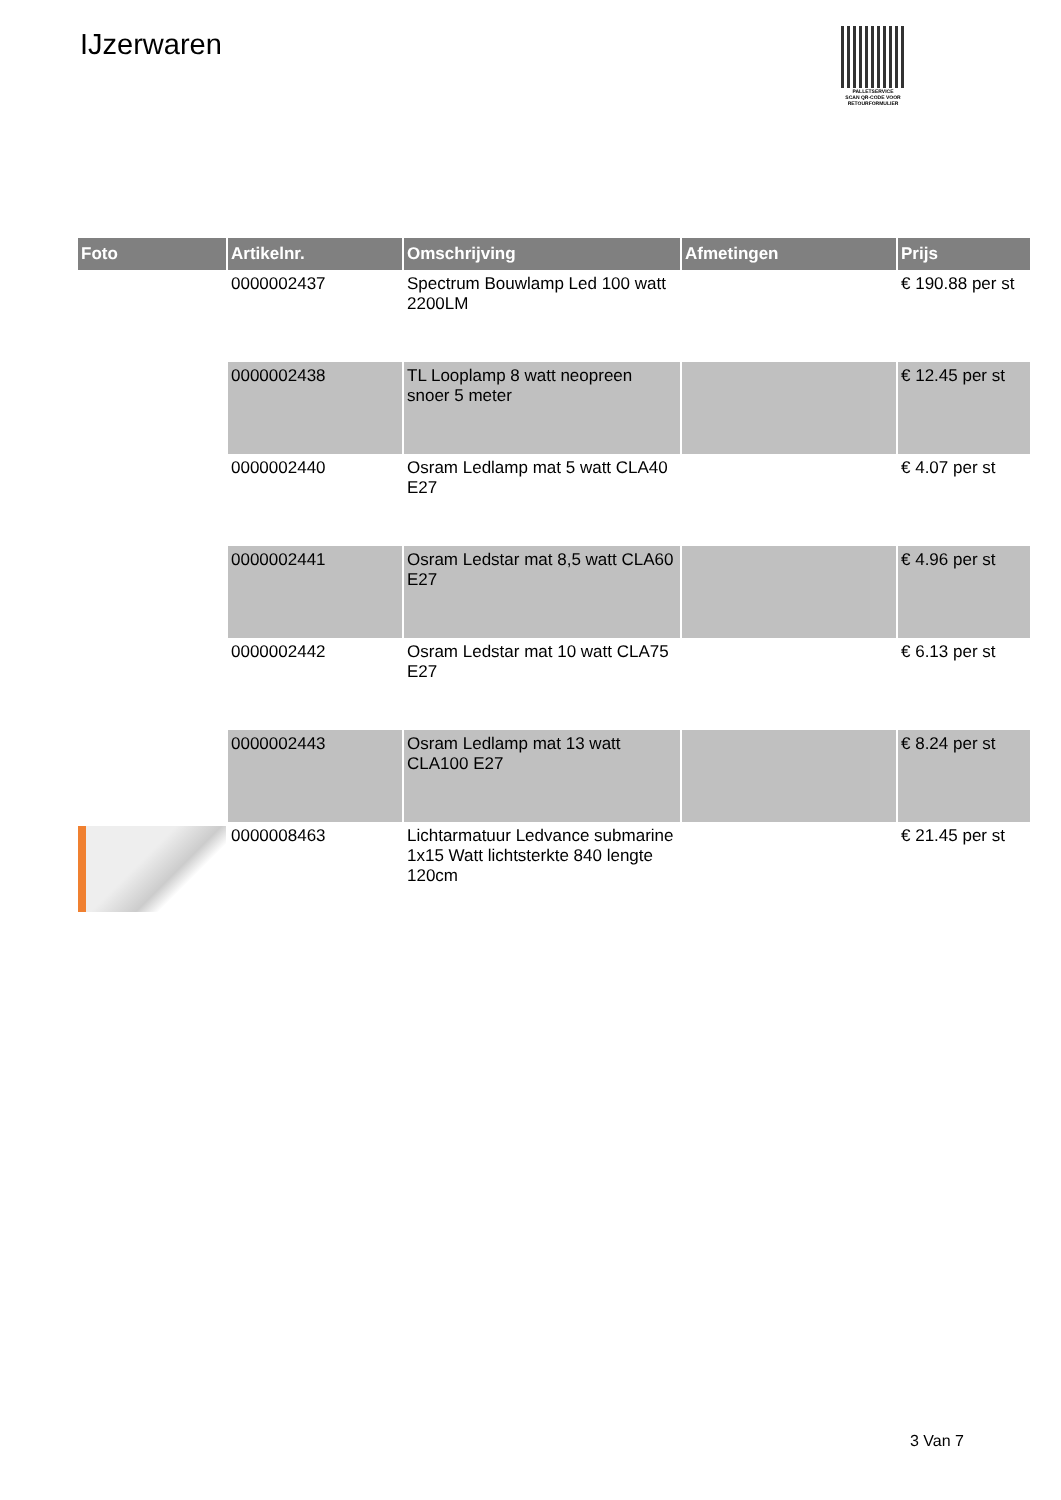IJzerwaren
PALLETSERVICE
SCAN QR-CODE VOOR
RETOURFORMULIER
| Foto | Artikelnr. | Omschrijving | Afmetingen | Prijs |
| --- | --- | --- | --- | --- |
| | 0000002437 | Spectrum Bouwlamp Led 100 watt 2200LM | | € 190.88 per st |
| | 0000002438 | TL Looplamp 8 watt neopreen snoer 5 meter | | € 12.45 per st |
| | 0000002440 | Osram Ledlamp mat 5 watt CLA40 E27 | | € 4.07 per st |
| | 0000002441 | Osram Ledstar mat 8,5 watt CLA60 E27 | | € 4.96 per st |
| | 0000002442 | Osram Ledstar mat 10 watt CLA75 E27 | | € 6.13 per st |
| | 0000002443 | Osram Ledlamp mat 13 watt CLA100 E27 | | € 8.24 per st |
| | 0000008463 | Lichtarmatuur Ledvance submarine 1x15 Watt lichtsterkte 840 lengte 120cm | | € 21.45 per st |
3 Van 7